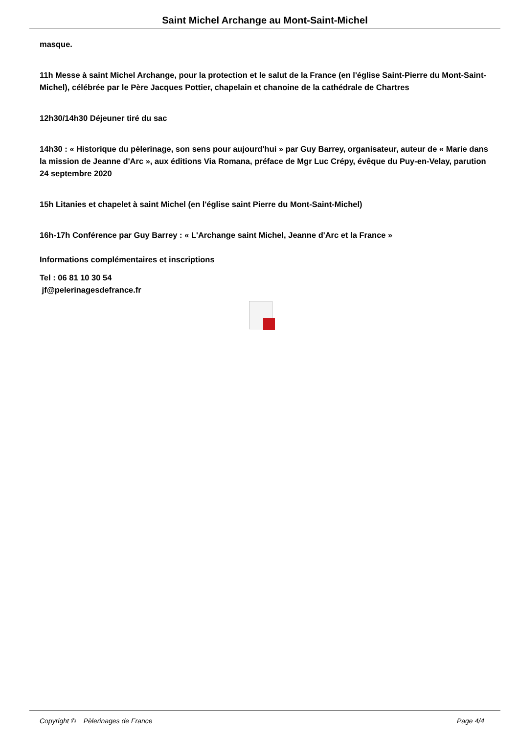Saint Michel Archange au Mont-Saint-Michel
masque.
11h Messe à saint Michel Archange, pour la protection et le salut de la France (en l'église Saint-Pierre du Mont-Saint-Michel), célébrée par le Père Jacques Pottier, chapelain et chanoine de la cathédrale de Chartres
12h30/14h30 Déjeuner tiré du sac
14h30 : « Historique du pèlerinage, son sens pour aujourd'hui » par Guy Barrey, organisateur, auteur de « Marie dans la mission de Jeanne d'Arc », aux éditions Via Romana, préface de Mgr Luc Crépy, évêque du Puy-en-Velay, parution 24 septembre 2020
15h Litanies et chapelet à saint Michel (en l'église saint Pierre du Mont-Saint-Michel)
16h-17h Conférence par Guy Barrey : « L'Archange saint Michel, Jeanne d'Arc et la France »
Informations complémentaires et inscriptions
Tel : 06 81 10 30 54
jf@pelerinagesdefrance.fr
Copyright © Pèlerinages de France Page 4/4